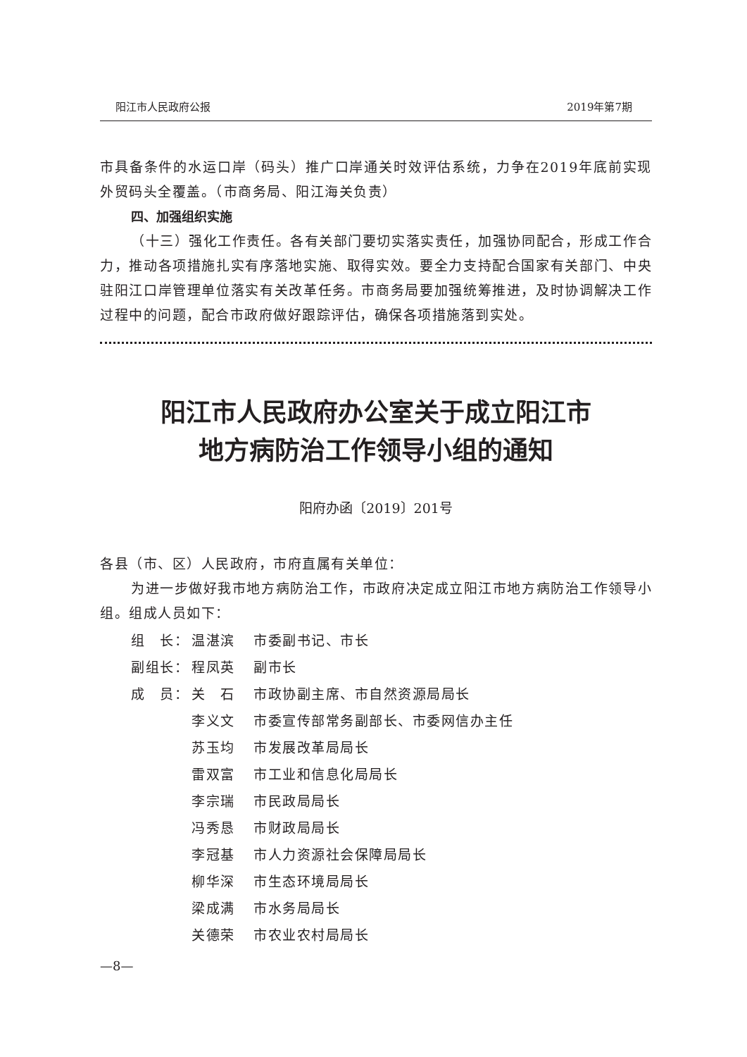阳江市人民政府公报 2019年第7期
市具备条件的水运口岸（码头）推广口岸通关时效评估系统，力争在2019年底前实现外贸码头全覆盖。（市商务局、阳江海关负责）
四、加强组织实施
（十三）强化工作责任。各有关部门要切实落实责任，加强协同配合，形成工作合力，推动各项措施扎实有序落地实施、取得实效。要全力支持配合国家有关部门、中央驻阳江口岸管理单位落实有关改革任务。市商务局要加强统筹推进，及时协调解决工作过程中的问题，配合市政府做好跟踪评估，确保各项措施落到实处。
阳江市人民政府办公室关于成立阳江市
地方病防治工作领导小组的通知
阳府办函〔2019〕201号
各县（市、区）人民政府，市府直属有关单位：
为进一步做好我市地方病防治工作，市政府决定成立阳江市地方病防治工作领导小组。组成人员如下：
| 组 长： | 温湛滨 | 市委副书记、市长 |
| 副组长： | 程凤英 | 副市长 |
| 成 员： | 关 石 | 市政协副主席、市自然资源局局长 |
| | 李义文 | 市委宣传部常务副部长、市委网信办主任 |
| | 苏玉均 | 市发展改革局局长 |
| | 雷双富 | 市工业和信息化局局长 |
| | 李宗瑞 | 市民政局局长 |
| | 冯秀恳 | 市财政局局长 |
| | 李冠基 | 市人力资源社会保障局局长 |
| | 柳华深 | 市生态环境局局长 |
| | 梁成满 | 市水务局局长 |
| | 关德荣 | 市农业农村局局长 |
—8—